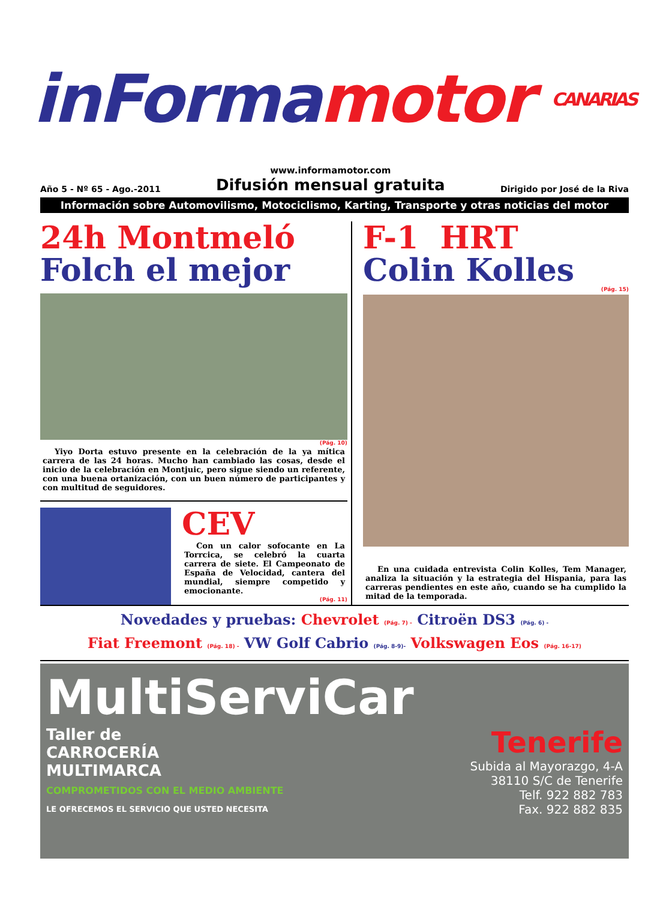inForma motor CANARIAS
Año 5 - Nº 65 - Ago.-2011
www.informamotor.com
Difusión mensual gratuita
Dirigido por José de la Riva
Información sobre Automovilismo, Motociclismo, Karting, Transporte y otras noticias del motor
24h Montmeló
Folch el mejor
(Pág. 10)
Yiyo Dorta estuvo presente en la celebración de la ya mítica carrera de las 24 horas. Mucho han cambiado las cosas, desde el inicio de la celebración en Montjuic, pero sigue siendo un referente, con una buena ortanización, con un buen número de participantes y con multitud de seguidores.
CEV
Con un calor sofocante en La Torrcica, se celebró la cuarta carrera de siete. El Campeonato de España de Velocidad, cantera del mundial, siempre competido y emocionante.
(Pág. 11)
F-1 HRT
Colin Kolles
(Pág. 15)
En una cuidada entrevista Colin Kolles, Tem Manager, analiza la situación y la estrategia del Hispania, para las carreras pendientes en este año, cuando se ha cumplido la mitad de la temporada.
Novedades y pruebas: Chevrolet (Pág. 7) - Citroën DS3 (Pág. 6) -
Fiat Freemont (Pág. 18) - VW Golf Cabrio (Pág. 8-9)- Volkswagen Eos (Pág. 16-17)
MultiServiCar
Taller de
CARROCERÍA
MULTIMARCA
COMPROMETIDOS CON EL MEDIO AMBIENTE
LE OFRECEMOS EL SERVICIO QUE USTED NECESITA
Tenerife
Subida al Mayorazgo, 4-A
38110 S/C de Tenerife
Telf. 922 882 783
Fax. 922 882 835